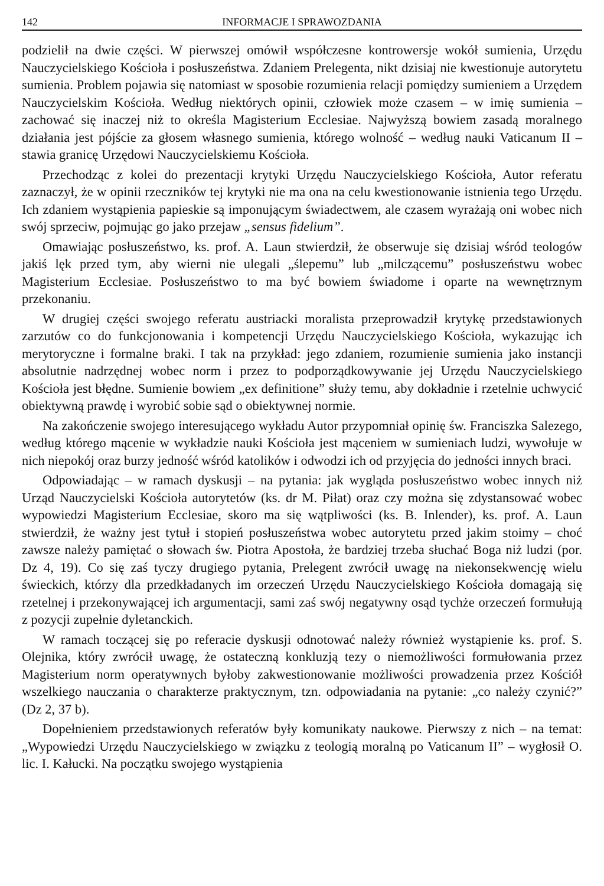142 INFORMACJE I SPRAWOZDANIA
podzielił na dwie części. W pierwszej omówił współczesne kontrowersje wokół sumienia, Urzędu Nauczycielskiego Kościoła i posłuszeństwa. Zdaniem Prelegenta, nikt dzisiaj nie kwestionuje autorytetu sumienia. Problem pojawia się natomiast w sposobie rozumienia relacji pomiędzy sumieniem a Urzędem Nauczycielskim Kościoła. Według niektórych opinii, człowiek może czasem – w imię sumienia – zachować się inaczej niż to określa Magisterium Ecclesiae. Najwyższą bowiem zasadą moralnego działania jest pójście za głosem własnego sumienia, którego wolność – według nauki Vaticanum II – stawia granicę Urzędowi Nauczycielskiemu Kościoła.
Przechodząc z kolei do prezentacji krytyki Urzędu Nauczycielskiego Kościoła, Autor referatu zaznaczył, że w opinii rzeczników tej krytyki nie ma ona na celu kwestionowanie istnienia tego Urzędu. Ich zdaniem wystąpienia papieskie są imponującym świadectwem, ale czasem wyrażają oni wobec nich swój sprzeciw, pojmując go jako przejaw „sensus fidelium”.
Omawiając posłuszeństwo, ks. prof. A. Laun stwierdził, że obserwuje się dzisiaj wśród teologów jakiś lęk przed tym, aby wierni nie ulegali „ślepemu” lub „milczącemu” posłuszeństwu wobec Magisterium Ecclesiae. Posłuszeństwo to ma być bowiem świadome i oparte na wewnętrznym przekonaniu.
W drugiej części swojego referatu austriacki moralista przeprowadził krytykę przedstawionych zarzutów co do funkcjonowania i kompetencji Urzędu Nauczycielskiego Kościoła, wykazując ich merytoryczne i formalne braki. I tak na przykład: jego zdaniem, rozumienie sumienia jako instancji absolutnie nadrzędnej wobec norm i przez to podporządkowywanie jej Urzędu Nauczycielskiego Kościoła jest błędne. Sumienie bowiem „ex definitione” służy temu, aby dokładnie i rzetelnie uchwycić obiektywną prawdę i wyrobić sobie sąd o obiektywnej normie.
Na zakończenie swojego interesującego wykładu Autor przypomniał opinię św. Franciszka Salezego, według którego mącenie w wykładzie nauki Kościoła jest mąceniem w sumieniach ludzi, wywołuje w nich niepokój oraz burzy jedność wśród katolików i odwodzi ich od przyjęcia do jedności innych braci.
Odpowiadając – w ramach dyskusji – na pytania: jak wygląda posłuszeństwo wobec innych niż Urząd Nauczycielski Kościoła autorytetów (ks. dr M. Piłat) oraz czy można się zdystansować wobec wypowiedzi Magisterium Ecclesiae, skoro ma się wątpliwości (ks. B. Inlender), ks. prof. A. Laun stwierdził, że ważny jest tytuł i stopień posłuszeństwa wobec autorytetu przed jakim stoimy – choć zawsze należy pamiętać o słowach św. Piotra Apostoła, że bardziej trzeba słuchać Boga niż ludzi (por. Dz 4, 19). Co się zaś tyczy drugiego pytania, Prelegent zwrócił uwagę na niekonsekwencję wielu świeckich, którzy dla przedkładanych im orzeczeń Urzędu Nauczycielskiego Kościoła domagają się rzetelnej i przekonywającej ich argumentacji, sami zaś swój negatywny osąd tychże orzeczeń formułują z pozycji zupełnie dyletanckich.
W ramach toczącej się po referacie dyskusji odnotować należy również wystąpienie ks. prof. S. Olejnika, który zwrócił uwagę, że ostateczną konkluzją tezy o niemożliwości formułowania przez Magisterium norm operatywnych byłoby zakwestionowanie możliwości prowadzenia przez Kościół wszelkiego nauczania o charakterze praktycznym, tzn. odpowiadania na pytanie: „co należy czynić?” (Dz 2, 37 b).
Dopełnieniem przedstawionych referatów były komunikaty naukowe. Pierwszy z nich – na temat: „Wypowiedzi Urzędu Nauczycielskiego w związku z teologią moralną po Vaticanum II” – wygłosił O. lic. I. Kałucki. Na początku swojego wystąpienia